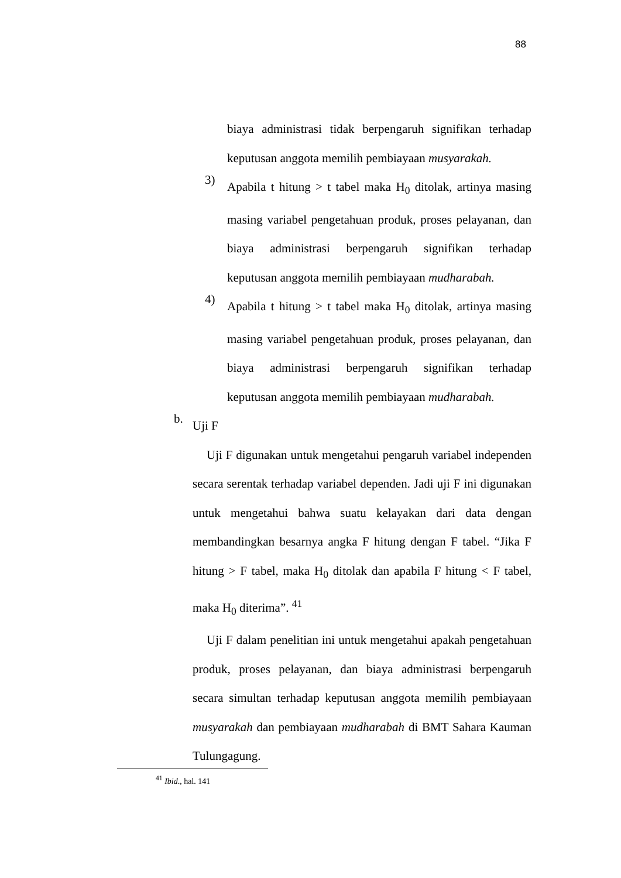88
biaya administrasi tidak berpengaruh signifikan terhadap keputusan anggota memilih pembiayaan musyarakah.
3)
Apabila t hitung > t tabel maka H<sub>0</sub> ditolak, artinya masing masing variabel pengetahuan produk, proses pelayanan, dan biaya administrasi berpengaruh signifikan terhadap keputusan anggota memilih pembiayaan mudharabah.
4)
Apabila t hitung > t tabel maka H<sub>0</sub> ditolak, artinya masing masing variabel pengetahuan produk, proses pelayanan, dan biaya administrasi berpengaruh signifikan terhadap keputusan anggota memilih pembiayaan mudharabah.
b.
Uji F
Uji F digunakan untuk mengetahui pengaruh variabel independen secara serentak terhadap variabel dependen. Jadi uji F ini digunakan untuk mengetahui bahwa suatu kelayakan dari data dengan membandingkan besarnya angka F hitung dengan F tabel. “Jika F hitung > F tabel, maka H<sub>0</sub> ditolak dan apabila F hitung < F tabel, maka H<sub>0</sub> diterima”. <sup>41</sup>
Uji F dalam penelitian ini untuk mengetahui apakah pengetahuan produk, proses pelayanan, dan biaya administrasi berpengaruh secara simultan terhadap keputusan anggota memilih pembiayaan musyarakah dan pembiayaan mudharabah di BMT Sahara Kauman Tulungagung.
<sup>41</sup> Ibid., hal. 141